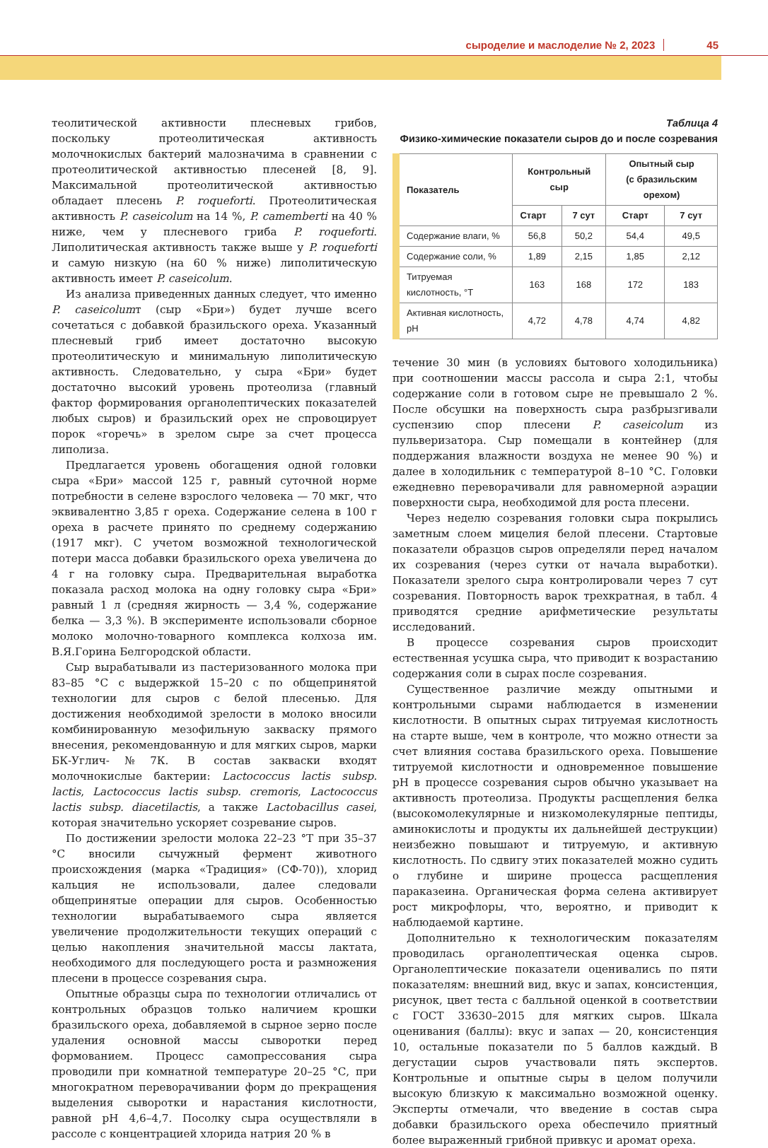сыроделие и маслоделие № 2, 2023 45
теолитической активности плесневых грибов, поскольку протеолитическая активность молочнокислых бактерий малозначима в сравнении с протеолитической активностью плесеней [8, 9]. Максимальной протеолитической активностью обладает плесень P. roqueforti. Протеолитическая активность P. caseicolum на 14 %, P. camemberti на 40 % ниже, чем у плесневого гриба P. roqueforti. Липолитическая активность также выше у P. roqueforti и самую низкую (на 60 % ниже) липолитическую активность имеет P. caseicolum.
Из анализа приведенных данных следует, что именно P. caseicolumт (сыр «Бри») будет лучше всего сочетаться с добавкой бразильского ореха. Указанный плесневый гриб имеет достаточно высокую протеолитическую и минимальную липолитическую активность. Следовательно, у сыра «Бри» будет достаточно высокий уровень протеолиза (главный фактор формирования органолептических показателей любых сыров) и бразильский орех не спровоцирует порок «горечь» в зрелом сыре за счет процесса липолиза.
Предлагается уровень обогащения одной головки сыра «Бри» массой 125 г, равный суточной норме потребности в селене взрослого человека — 70 мкг, что эквивалентно 3,85 г ореха. Содержание селена в 100 г ореха в расчете принято по среднему содержанию (1917 мкг). С учетом возможной технологической потери масса добавки бразильского ореха увеличена до 4 г на головку сыра. Предварительная выработка показала расход молока на одну головку сыра «Бри» равный 1 л (средняя жирность — 3,4 %, содержание белка — 3,3 %). В эксперименте использовали сборное молоко молочно-товарного комплекса колхоза им. В.Я.Горина Белгородской области.
Сыр вырабатывали из пастеризованного молока при 83–85 °С с выдержкой 15–20 с по общепринятой технологии для сыров с белой плесенью. Для достижения необходимой зрелости в молоко вносили комбинированную мезофильную закваску прямого внесения, рекомендованную и для мягких сыров, марки БК-Углич-№7К. В состав закваски входят молочнокислые бактерии: Lactococcus lactis subsp. lactis, Lactococcus lactis subsp. cremoris, Lactococcus lactis subsp. diacetilactis, а также Lactobacillus casei, которая значительно ускоряет созревание сыров.
По достижении зрелости молока 22–23 °Т при 35–37 °С вносили сычужный фермент животного происхождения (марка «Традиция» (СФ-70)), хлорид кальция не использовали, далее следовали общепринятые операции для сыров. Особенностью технологии вырабатываемого сыра является увеличение продолжительности текущих операций с целью накопления значительной массы лактата, необходимого для последующего роста и размножения плесени в процессе созревания сыра.
Опытные образцы сыра по технологии отличались от контрольных образцов только наличием крошки бразильского ореха, добавляемой в сырное зерно после удаления основной массы сыворотки перед формованием. Процесс самопрессования сыра проводили при комнатной температуре 20–25 °С, при многократном переворачивании форм до прекращения выделения сыворотки и нарастания кислотности, равной pH 4,6–4,7. Посолку сыра осуществляли в рассоле с концентрацией хлорида натрия 20 % в
Таблица 4
Физико-химические показатели сыров до и после созревания
| Показатель | Контрольный сыр | | Опытный сыр (с бразильским орехом) | |
| --- | --- | --- | --- | --- |
| | Старт | 7 сут | Старт | 7 сут |
| Содержание влаги, % | 56,8 | 50,2 | 54,4 | 49,5 |
| Содержание соли, % | 1,89 | 2,15 | 1,85 | 2,12 |
| Титруемая кислотность, °Т | 163 | 168 | 172 | 183 |
| Активная кислотность, pH | 4,72 | 4,78 | 4,74 | 4,82 |
течение 30 мин (в условиях бытового холодильника) при соотношении массы рассола и сыра 2:1, чтобы содержание соли в готовом сыре не превышало 2 %. После обсушки на поверхность сыра разбрызгивали суспензию спор плесени P. caseicolum из пульверизатора. Сыр помещали в контейнер (для поддержания влажности воздуха не менее 90 %) и далее в холодильник с температурой 8–10 °С. Головки ежедневно переворачивали для равномерной аэрации поверхности сыра, необходимой для роста плесени.
Через неделю созревания головки сыра покрылись заметным слоем мицелия белой плесени. Стартовые показатели образцов сыров определяли перед началом их созревания (через сутки от начала выработки). Показатели зрелого сыра контролировали через 7 сут созревания. Повторность варок трехкратная, в табл. 4 приводятся средние арифметические результаты исследований.
В процессе созревания сыров происходит естественная усушка сыра, что приводит к возрастанию содержания соли в сырах после созревания.
Существенное различие между опытными и контрольными сырами наблюдается в изменении кислотности. В опытных сырах титруемая кислотность на старте выше, чем в контроле, что можно отнести за счет влияния состава бразильского ореха. Повышение титруемой кислотности и одновременное повышение pH в процессе созревания сыров обычно указывает на активность протеолиза. Продукты расщепления белка (высокомолекулярные и низкомолекулярные пептиды, аминокислоты и продукты их дальнейшей деструкции) неизбежно повышают и титруемую, и активную кислотность. По сдвигу этих показателей можно судить о глубине и ширине процесса расщепления параказеина. Органическая форма селена активирует рост микрофлоры, что, вероятно, и приводит к наблюдаемой картине.
Дополнительно к технологическим показателям проводилась органолептическая оценка сыров. Органолептические показатели оценивались по пяти показателям: внешний вид, вкус и запах, консистенция, рисунок, цвет теста с балльной оценкой в соответствии с ГОСТ 33630–2015 для мягких сыров. Шкала оценивания (баллы): вкус и запах — 20, консистенция 10, остальные показатели по 5 баллов каждый. В дегустации сыров участвовали пять экспертов. Контрольные и опытные сыры в целом получили высокую близкую к максимально возможной оценку. Эксперты отмечали, что введение в состав сыра добавки бразильского ореха обеспечило приятный более выраженный грибной привкус и аромат ореха.